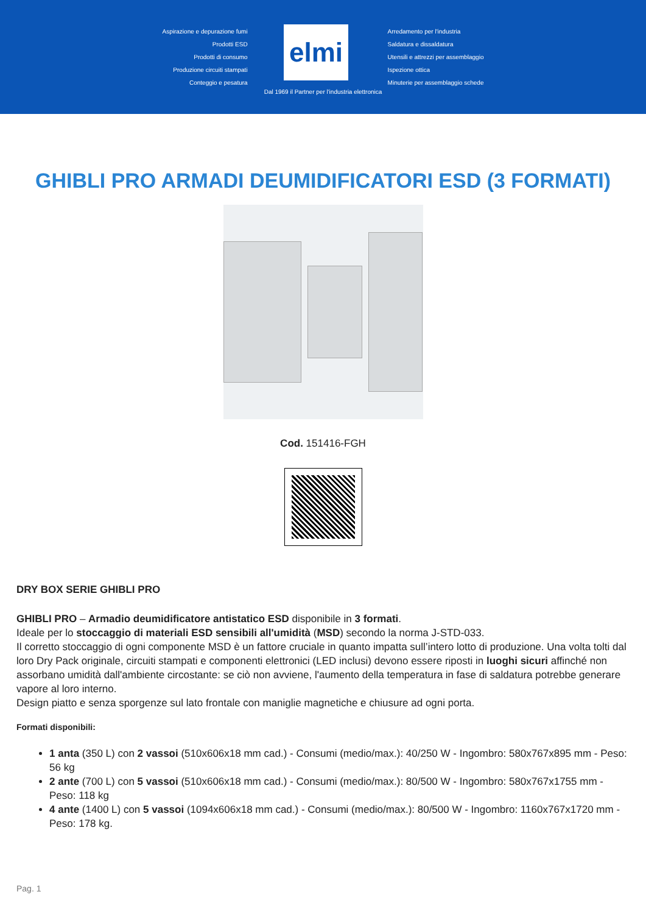Aspirazione e depurazione fumi
Prodotti ESD
Prodotti di consumo
Produzione circuiti stampati
Conteggio e pesatura
elmi
Arredamento per l'industria
Saldatura e dissaldatura
Utensili e attrezzi per assemblaggio
Ispezione ottica
Minuterie per assemblaggio schede
Dal 1969 il Partner per l'industria elettronica
GHIBLI PRO ARMADI DEUMIDIFICATORI ESD (3 FORMATI)
Cod. 151416-FGH
DRY BOX SERIE GHIBLI PRO
GHIBLI PRO – Armadio deumidificatore antistatico ESD disponibile in 3 formati.
Ideale per lo stoccaggio di materiali ESD sensibili all'umidità (MSD) secondo la norma J-STD-033.
Il corretto stoccaggio di ogni componente MSD è un fattore cruciale in quanto impatta sull’intero lotto di produzione. Una volta tolti dal loro Dry Pack originale, circuiti stampati e componenti elettronici (LED inclusi) devono essere riposti in luoghi sicuri affinché non assorbano umidità dall'ambiente circostante: se ciò non avviene, l'aumento della temperatura in fase di saldatura potrebbe generare vapore al loro interno.
Design piatto e senza sporgenze sul lato frontale con maniglie magnetiche e chiusure ad ogni porta.
Formati disponibili:
1 anta (350 L) con 2 vassoi (510x606x18 mm cad.) - Consumi (medio/max.): 40/250 W - Ingombro: 580x767x895 mm - Peso: 56 kg
2 ante (700 L) con 5 vassoi (510x606x18 mm cad.) - Consumi (medio/max.): 80/500 W - Ingombro: 580x767x1755 mm - Peso: 118 kg
4 ante (1400 L) con 5 vassoi (1094x606x18 mm cad.) - Consumi (medio/max.): 80/500 W - Ingombro: 1160x767x1720 mm - Peso: 178 kg.
Pag. 1